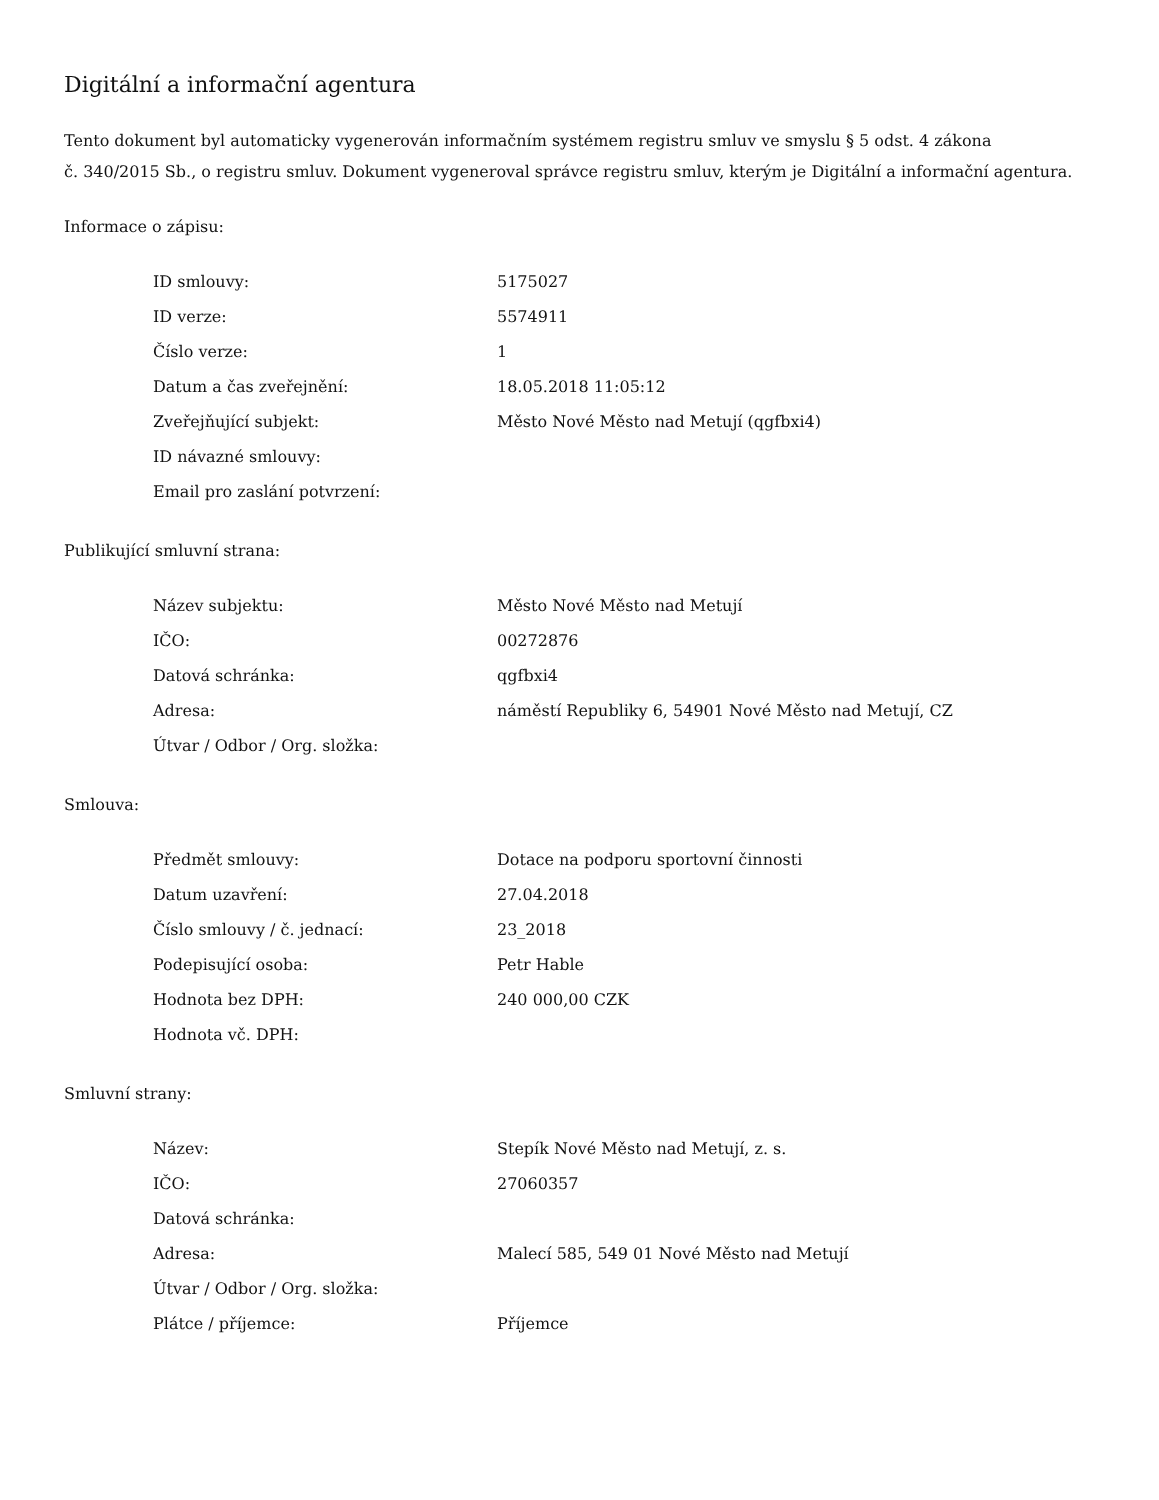Digitální a informační agentura
Tento dokument byl automaticky vygenerován informačním systémem registru smluv ve smyslu § 5 odst. 4 zákona
č. 340/2015 Sb., o registru smluv. Dokument vygeneroval správce registru smluv, kterým je Digitální a informační agentura.
Informace o zápisu:
| ID smlouvy: | 5175027 |
| ID verze: | 5574911 |
| Číslo verze: | 1 |
| Datum a čas zveřejnění: | 18.05.2018 11:05:12 |
| Zveřejňující subjekt: | Město Nové Město nad Metují (qgfbxi4) |
| ID návazné smlouvy: | |
| Email pro zaslání potvrzení: | |
Publikující smluvní strana:
| Název subjektu: | Město Nové Město nad Metují |
| IČO: | 00272876 |
| Datová schránka: | qgfbxi4 |
| Adresa: | náměstí Republiky 6, 54901 Nové Město nad Metují, CZ |
| Útvar / Odbor / Org. složka: | |
Smlouva:
| Předmět smlouvy: | Dotace na podporu sportovní činnosti |
| Datum uzavření: | 27.04.2018 |
| Číslo smlouvy / č. jednací: | 23_2018 |
| Podepisující osoba: | Petr Hable |
| Hodnota bez DPH: | 240 000,00 CZK |
| Hodnota vč. DPH: | |
Smluvní strany:
| Název: | Stepík Nové Město nad Metují, z. s. |
| IČO: | 27060357 |
| Datová schránka: | |
| Adresa: | Malecí 585, 549 01 Nové Město nad Metují |
| Útvar / Odbor / Org. složka: | |
| Plátce / příjemce: | Příjemce |